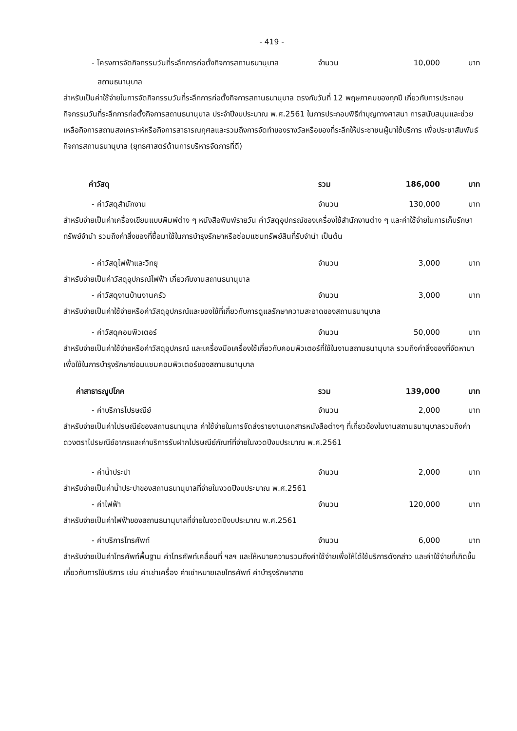- 419 -
- โครงการจัดกิจกรรมวันที่ระลึกการก่อตั้งกิจการสถานธนานุบาล จำนวน 10,000 บาท
สถานธนานุบาล
สำหรับเป็นค่าใช้จ่ายในการจัดกิจกรรมวันที่ระลึกการก่อตั้งกิจการสถานธนานุบาล ตรงกับวันที่ 12 พฤษภาคมของทุกปี เกี่ยวกับการประกอบกิจกรรมวันที่ระลึกการก่อตั้งกิจการสถานธนานุบาล ประจำปีงบประมาณ พ.ศ.2561 ในการประกอบพิธีทำบุญทางศาสนา การสนับสนุนและช่วยเหลือกิจการสถานสงเคราะห์หรือกิจการสาธารณกุศลและรวมถึงการจัดทำของรางวัลหรือของที่ระลึกให้ประชาชนผู้มาใช้บริการ เพื่อประชาสัมพันธ์กิจการสถานธนานุบาล (ยุทธศาสตร์ด้านการบริหารจัดการที่ดี)
ค่าวัสดุ รวม 186,000 บาท
- ค่าวัสดุสำนักงาน จำนวน 130,000 บาท
สำหรับจ่ายเป็นค่าเครื่องเขียนแบบพิมพ์ต่าง ๆ หนังสือพิมพ์รายวัน ค่าวัสดุอุปกรณ์ของเครื่องใช้สำนักงานต่าง ๆ และค่าใช้จ่ายในการเก็บรักษาทรัพย์จำนำ รวมถึงค่าสิ่งของที่ซื้อมาใช้ในการบำรุงรักษาหรือซ่อมแซมทรัพย์สินที่รับจำนำ เป็นต้น
- ค่าวัสดุไฟฟ้าและวิทยุ จำนวน 3,000 บาท
สำหรับจ่ายเป็นค่าวัสดุอุปกรณ์ไฟฟ้า เกี่ยวกับงานสถานธนานุบาล
- ค่าวัสดุงานบ้านงานครัว จำนวน 3,000 บาท
สำหรับจ่ายเป็นค่าใช้จ่ายหรือค่าวัสดุอุปกรณ์และของใช้ที่เกี่ยวกับการดูแลรักษาความสะอาดของสถานธนานุบาล
- ค่าวัสดุคอมพิวเตอร์ จำนวน 50,000 บาท
สำหรับจ่ายเป็นค่าใช้จ่ายหรือค่าวัสดุอุปกรณ์ และเครื่องมือเครื่องใช้เกี่ยวกับคอมพิวเตอร์ที่ใช้ในงานสถานธนานุบาล รวมถึงค่าสิ่งของที่จัดหามาเพื่อใช้ในการบำรุงรักษาซ่อมแซมคอมพิวเตอร์ของสถานธนานุบาล
ค่าสาธารณูปโภค รวม 139,000 บาท
- ค่าบริการไปรษณีย์ จำนวน 2,000 บาท
สำหรับจ่ายเป็นค่าไปรษณีย์ของสถานธนานุบาล ค่าใช้จ่ายในการจัดส่งรายงานเอกสารหนังสือต่างๆ ที่เกี่ยวข้องในงานสถานธนานุบาลรวมถึงค่าดวงตราไปรษณีย์อากรและค่าบริการรับฝากไปรษณีย์ภัณฑ์ที่จ่ายในงวดปีงบประมาณ พ.ศ.2561
- ค่าน้ำประปา จำนวน 2,000 บาท
สำหรับจ่ายเป็นค่าน้ำประปาของสถานธนานุบาลที่จ่ายในงวดปีงบประมาณ พ.ศ.2561
- ค่าไฟฟ้า จำนวน 120,000 บาท
สำหรับจ่ายเป็นค่าไฟฟ้าของสถานธนานุบาลที่จ่ายในงวดปีงบประมาณ พ.ศ.2561
- ค่าบริการโทรศัพท์ จำนวน 6,000 บาท
สำหรับจ่ายเป็นค่าโทรศัพท์พื้นฐาน ค่าโทรศัพท์เคลื่อนที่ ฯลฯ และให้หมายความรวมถึงค่าใช้จ่ายเพื่อให้ได้ใช้บริการดังกล่าว และค่าใช้จ่ายที่เกิดขึ้นเกี่ยวกับการใช้บริการ เช่น ค่าเช่าเครื่อง ค่าเช่าหมายเลขโทรศัพท์ ค่าบำรุงรักษาสาย